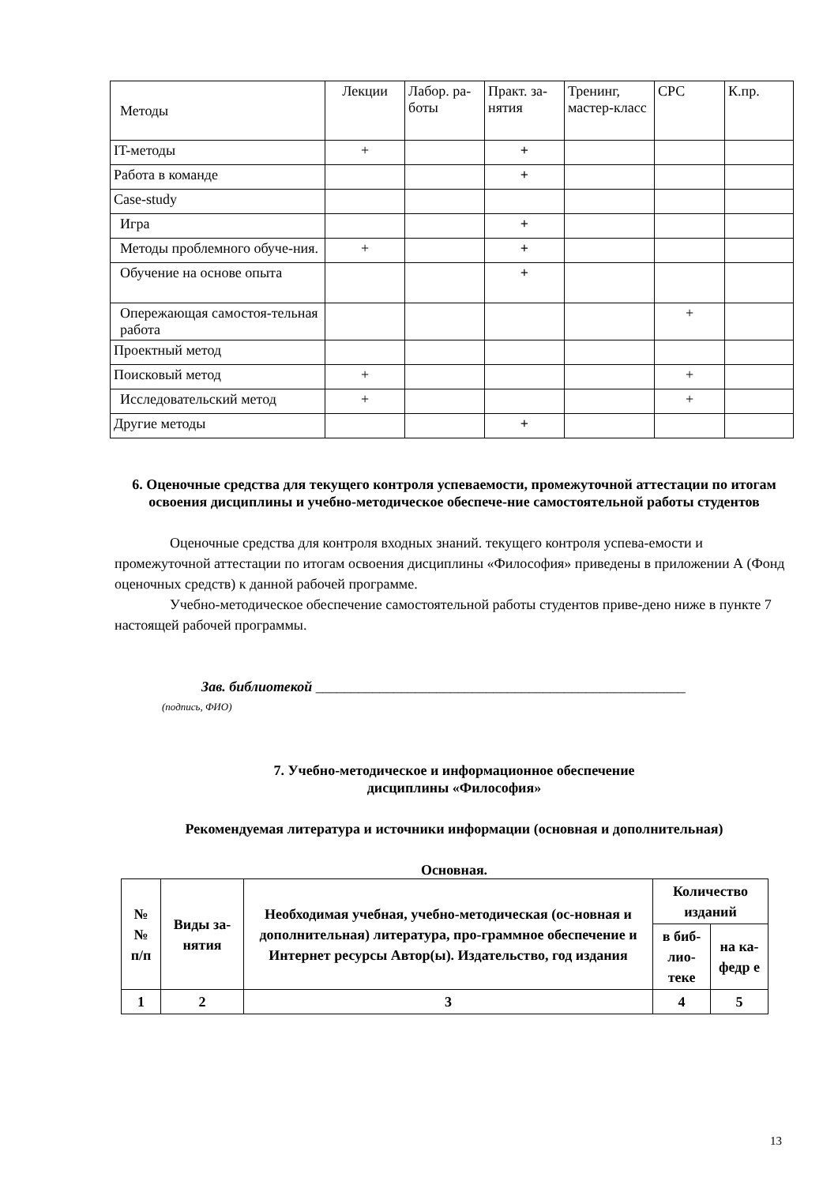| Методы | Лекции | Лабор. ра-боты | Практ. за-нятия | Тренинг, мастер-класс | СРС | К.пр. |
| IT-методы | + | | + | | | |
| Работа в команде | | | + | | | |
| Case-study | | | | | | |
| Игра | | | + | | | |
| Методы проблемного обуче-ния. | + | | + | | | |
| Обучение на основе опыта | | | + | | | |
| Опережающая самостоя-тельная работа | | | | | + | |
| Проектный метод | | | | | | |
| Поисковый метод | + | | | | + | |
| Исследовательский метод | + | | | | + | |
| Другие методы | | | + | | | |
6. Оценочные средства для текущего контроля успеваемости, промежуточной аттестации по итогам освоения дисциплины и учебно-методическое обеспече-ние самостоятельной работы студентов
Оценочные средства для контроля входных знаний. текущего контроля успева-емости и промежуточной аттестации по итогам освоения дисциплины «Философия» приведены в приложении А (Фонд оценочных средств) к данной рабочей программе.
Учебно-методическое обеспечение самостоятельной работы студентов приве-дено ниже в пункте 7 настоящей рабочей программы.
Зав. библиотекой ____________________________________________________
(подпись, ФИО)
7. Учебно-методическое и информационное обеспечение
дисциплины «Философия»
Рекомендуемая литература и источники информации (основная и дополнительная)
Основная.
| № № п/п | Виды за-нятия | Необходимая учебная, учебно-методическая (ос-новная и дополнительная) литература, про-граммное обеспечение и Интернет ресурсы Автор(ы). Издательство, год издания | Количество изданий | |
| --- | --- | --- | --- | --- |
| | | | в биб-лио-теке | на ка-федр е |
| 1 | 2 | 3 | 4 | 5 |
13